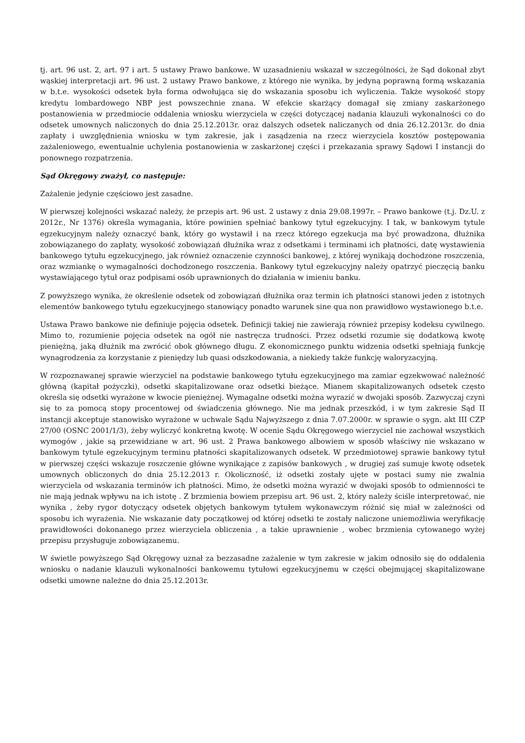tj. art. 96 ust. 2, art. 97 i art. 5 ustawy Prawo bankowe. W uzasadnieniu wskazał w szczególności, że Sąd dokonał zbyt wąskiej interpretacji art. 96 ust. 2 ustawy Prawo bankowe, z którego nie wynika, by jedyną poprawną formą wskazania w b.t.e. wysokości odsetek była forma odwołująca się do wskazania sposobu ich wyliczenia. Także wysokość stopy kredytu lombardowego NBP jest powszechnie znana. W efekcie skarżący domagał się zmiany zaskarżonego postanowienia w przedmiocie oddalenia wniosku wierzyciela w części dotyczącej nadania klauzuli wykonalności co do odsetek umownych naliczonych do dnia 25.12.2013r. oraz dalszych odsetek naliczanych od dnia 26.12.2013r. do dnia zapłaty i uwzględnienia wniosku w tym zakresie, jak i zasądzenia na rzecz wierzyciela kosztów postępowania zażaleniowego, ewentualnie uchylenia postanowienia w zaskarżonej części i przekazania sprawy Sądowi I instancji do ponownego rozpatrzenia.
Sąd Okręgowy zważył, co następuje:
Zażalenie jedynie częściowo jest zasadne.
W pierwszej kolejności wskazać należy, że przepis art. 96 ust. 2 ustawy z dnia 29.08.1997r. – Prawo bankowe (t.j. Dz.U. z 2012r., Nr 1376) określa wymagania, które powinien spełniać bankowy tytuł egzekucyjny. I tak, w bankowym tytule egzekucyjnym należy oznaczyć bank, który go wystawił i na rzecz którego egzekucja ma być prowadzona, dłużnika zobowiązanego do zapłaty, wysokość zobowiązań dłużnika wraz z odsetkami i terminami ich płatności, datę wystawienia bankowego tytułu egzekucyjnego, jak również oznaczenie czynności bankowej, z której wynikają dochodzone roszczenia, oraz wzmiankę o wymagalności dochodzonego roszczenia. Bankowy tytuł egzekucyjny należy opatrzyć pieczęcią banku wystawiającego tytuł oraz podpisami osób uprawnionych do działania w imieniu banku.
Z powyższego wynika, że określenie odsetek od zobowiązań dłużnika oraz termin ich płatności stanowi jeden z istotnych elementów bankowego tytułu egzekucyjnego stanowiący ponadto warunek sine qua non prawidłowo wystawionego b.t.e.
Ustawa Prawo bankowe nie definiuje pojęcia odsetek. Definicji takiej nie zawierają również przepisy kodeksu cywilnego. Mimo to, rozumienie pojęcia odsetek na ogół nie nastręcza trudności. Przez odsetki rozumie się dodatkową kwotę pieniężną, jaką dłużnik ma zwrócić obok głównego długu. Z ekonomicznego punktu widzenia odsetki spełniają funkcję wynagrodzenia za korzystanie z pieniędzy lub quasi odszkodowania, a niekiedy także funkcję waloryzacyjną.
W rozpoznawanej sprawie wierzyciel na podstawie bankowego tytułu egzekucyjnego ma zamiar egzekwować należność główną (kapitał pożyczki), odsetki skapitalizowane oraz odsetki bieżące. Mianem skapitalizowanych odsetek często określa się odsetki wyrażone w kwocie pieniężnej. Wymagalne odsetki można wyrazić w dwojaki sposób. Zazwyczaj czyni się to za pomocą stopy procentowej od świadczenia głównego. Nie ma jednak przeszkód, i w tym zakresie Sąd II instancji akceptuje stanowisko wyrażone w uchwale Sądu Najwyższego z dnia 7.07.2000r. w sprawie o sygn. akt III CZP 27/00 (OSNC 2001/1/3), żeby wyliczyć konkretną kwotę. W ocenie Sądu Okręgowego wierzyciel nie zachował wszystkich wymogów , jakie są przewidziane w art. 96 ust. 2 Prawa bankowego albowiem w sposób właściwy nie wskazano w bankowym tytule egzekucyjnym terminu płatności skapitalizowanych odsetek. W przedmiotowej sprawie bankowy tytuł w pierwszej części wskazuje roszczenie główne wynikające z zapisów bankowych , w drugiej zaś sumuje kwotę odsetek umownych obliczonych do dnia 25.12.2013 r. Okoliczność, iż odsetki zostały ujęte w postaci sumy nie zwalnia wierzyciela od wskazania terminów ich płatności. Mimo, że odsetki można wyrazić w dwojaki sposób to odmienności te nie mają jednak wpływu na ich istotę . Z brzmienia bowiem przepisu art. 96 ust. 2, który należy ściśle interpretować, nie wynika , żeby rygor dotyczący odsetek objętych bankowym tytułem wykonawczym różnić się miał w zależności od sposobu ich wyrażenia. Nie wskazanie daty początkowej od której odsetki te zostały naliczone uniemożliwia weryfikację prawidłowości dokonanego przez wierzyciela obliczenia , a takie uprawnienie , wobec brzmienia cytowanego wyżej przepisu przysługuje zobowiązanemu.
W świetle powyższego Sąd Okręgowy uznał za bezzasadne zażalenie w tym zakresie w jakim odnosiło się do oddalenia wniosku o nadanie klauzuli wykonalności bankowemu tytułowi egzekucyjnemu w części obejmującej skapitalizowane odsetki umowne należne do dnia 25.12.2013r.